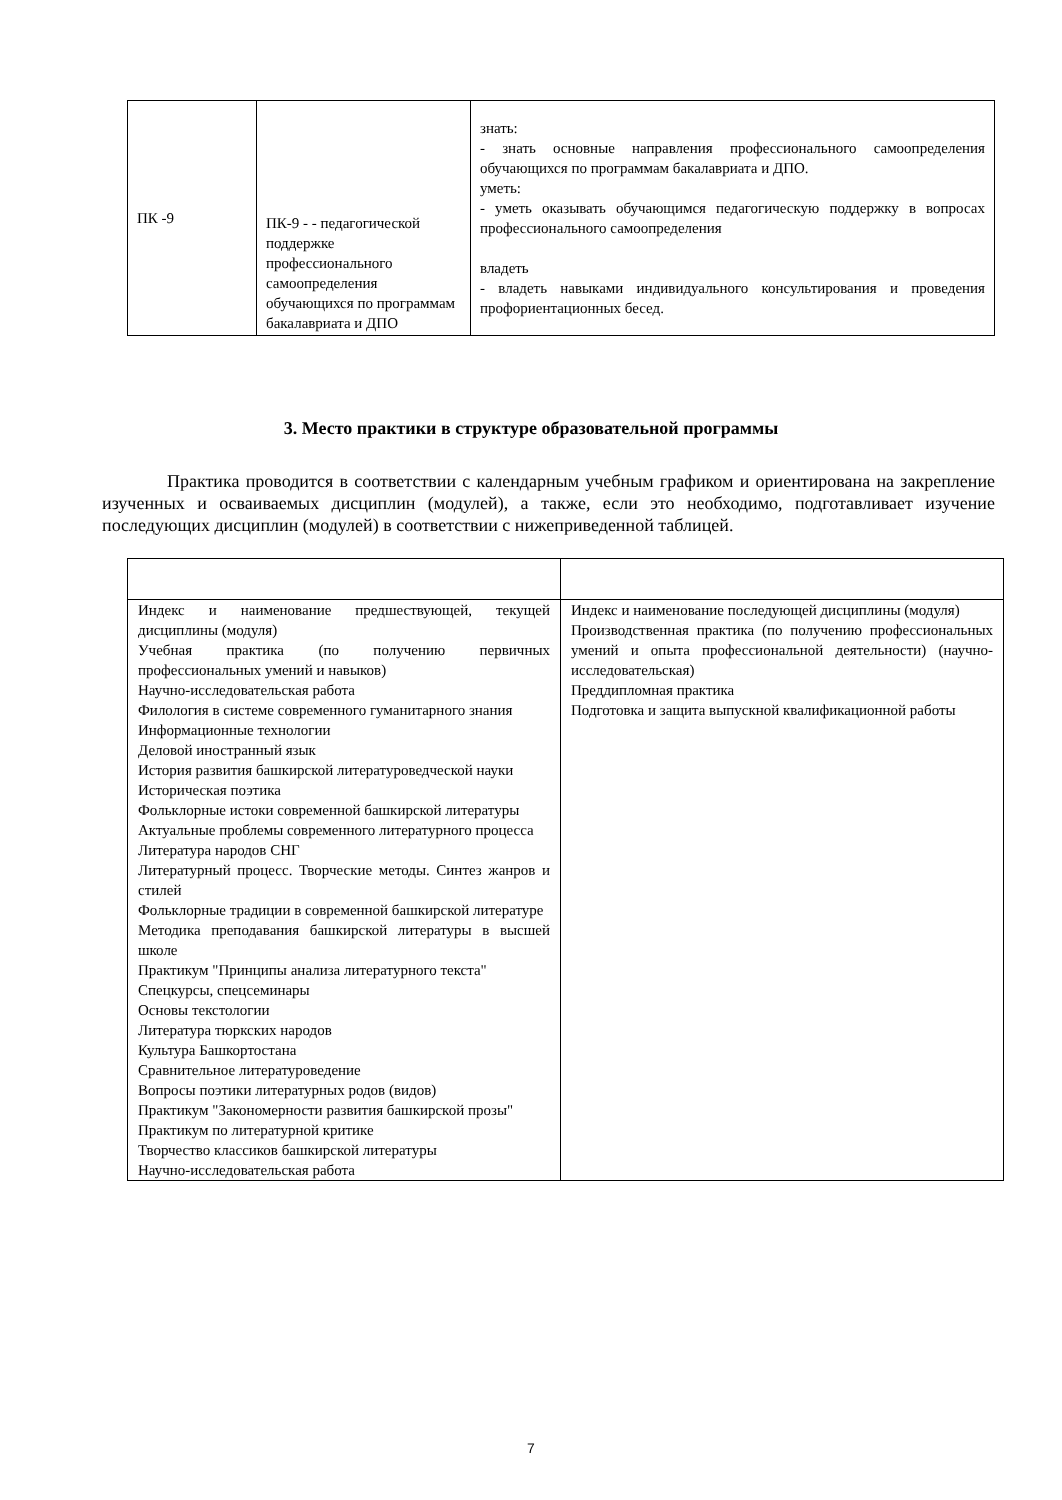| ПК -9 | ПК-9 - - педагогической поддержке профессионального самоопределения обучающихся по программам бакалавриата и ДПО | знать: - знать основные направления профессионального самоопределения обучающихся по программам бакалавриата и ДПО. уметь: - уметь оказывать обучающимся педагогическую поддержку в вопросах профессионального самоопределения владеть - владеть навыками индивидуального консультирования и проведения профориентационных бесед. |
3. Место практики в структуре образовательной программы
Практика проводится в соответствии с календарным учебным графиком и ориентирована на закрепление изученных и осваиваемых дисциплин (модулей), а также, если это необходимо, подготавливает изучение последующих дисциплин (модулей) в соответствии с нижеприведенной таблицей.
| Индекс и наименование предшествующей, текущей дисциплины (модуля) Учебная практика (по получению первичных профессиональных умений и навыков) Научно-исследовательская работа Филология в системе современного гуманитарного знания Информационные технологии Деловой иностранный язык История развития башкирской литературоведческой науки Историческая поэтика Фольклорные истоки современной башкирской литературы Актуальные проблемы современного литературного процесса Литература народов СНГ Литературный процесс. Творческие методы. Синтез жанров и стилей Фольклорные традиции в современной башкирской литературе Методика преподавания башкирской литературы в высшей школе Практикум "Принципы анализа литературного текста" Спецкурсы, спецсеминары Основы текстологии Литература тюркских народов Культура Башкортостана Сравнительное литературоведение Вопросы поэтики литературных родов (видов) Практикум "Закономерности развития башкирской прозы" Практикум по литературной критике Творчество классиков башкирской литературы Научно-исследовательская работа | Индекс и наименование последующей дисциплины (модуля) Производственная практика (по получению профессиональных умений и опыта профессиональной деятельности) (научно-исследовательская) Преддипломная практика Подготовка и защита выпускной квалификационной работы |
7